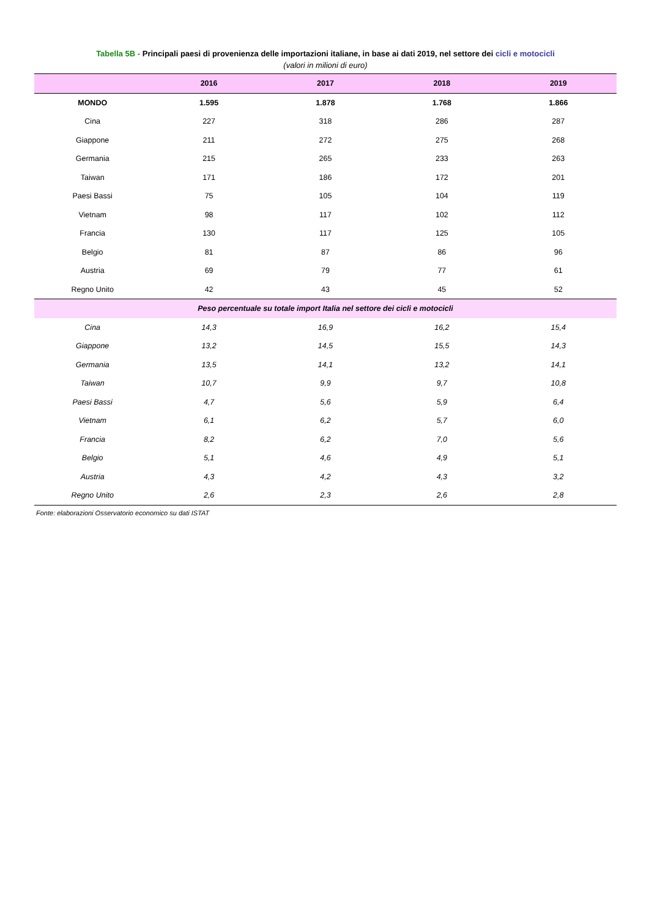Tabella 5B - Principali paesi di provenienza delle importazioni italiane, in base ai dati 2019, nel settore dei cicli e motocicli
(valori in milioni di euro)
| | 2016 | 2017 | 2018 | 2019 |
| --- | --- | --- | --- | --- |
| MONDO | 1.595 | 1.878 | 1.768 | 1.866 |
| Cina | 227 | 318 | 286 | 287 |
| Giappone | 211 | 272 | 275 | 268 |
| Germania | 215 | 265 | 233 | 263 |
| Taiwan | 171 | 186 | 172 | 201 |
| Paesi Bassi | 75 | 105 | 104 | 119 |
| Vietnam | 98 | 117 | 102 | 112 |
| Francia | 130 | 117 | 125 | 105 |
| Belgio | 81 | 87 | 86 | 96 |
| Austria | 69 | 79 | 77 | 61 |
| Regno Unito | 42 | 43 | 45 | 52 |
| Peso percentuale su totale import Italia nel settore dei cicli e motocicli | | | | |
| Cina | 14,3 | 16,9 | 16,2 | 15,4 |
| Giappone | 13,2 | 14,5 | 15,5 | 14,3 |
| Germania | 13,5 | 14,1 | 13,2 | 14,1 |
| Taiwan | 10,7 | 9,9 | 9,7 | 10,8 |
| Paesi Bassi | 4,7 | 5,6 | 5,9 | 6,4 |
| Vietnam | 6,1 | 6,2 | 5,7 | 6,0 |
| Francia | 8,2 | 6,2 | 7,0 | 5,6 |
| Belgio | 5,1 | 4,6 | 4,9 | 5,1 |
| Austria | 4,3 | 4,2 | 4,3 | 3,2 |
| Regno Unito | 2,6 | 2,3 | 2,6 | 2,8 |
Fonte: elaborazioni Osservatorio economico su dati ISTAT